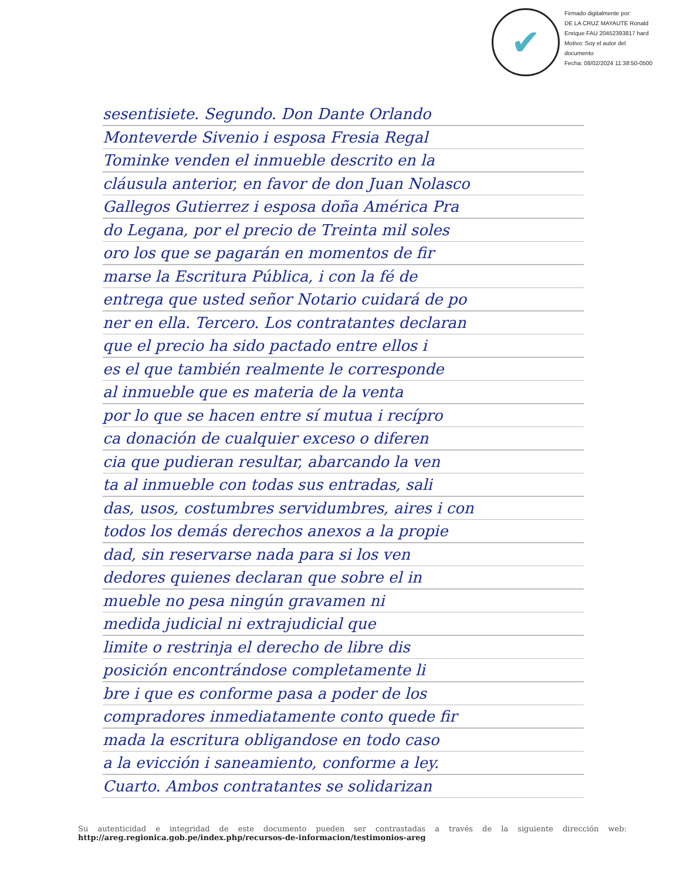✔
Firmado digitalmente por:
DE LA CRUZ MAYAUTE Ronald
Enrique FAU 20452393817 hard
Motivo: Soy el autor del
documento
Fecha: 08/02/2024 11:38:50-0500
sesentisiete. Segundo. Don Dante Orlando
Monteverde Sivenio i esposa Fresia Regal
Tominke venden el inmueble descrito en la
cláusula anterior, en favor de don Juan Nolasco
Gallegos Gutierrez i esposa doña América Pra
do Legana, por el precio de Treinta mil soles
oro los que se pagarán en momentos de fir
marse la Escritura Pública, i con la fé de
entrega que usted señor Notario cuidará de po
ner en ella. Tercero. Los contratantes declaran
que el precio ha sido pactado entre ellos i
es el que también realmente le corresponde
al inmueble que es materia de la venta
por lo que se hacen entre sí mutua i recípro
ca donación de cualquier exceso o diferen
cia que pudieran resultar, abarcando la ven
ta al inmueble con todas sus entradas, sali
das, usos, costumbres servidumbres, aires i con
todos los demás derechos anexos a la propie
dad, sin reservarse nada para si los ven
dedores quienes declaran que sobre el in
mueble no pesa ningún gravamen ni
medida judicial ni extrajudicial que
limite o restrinja el derecho de libre dis
posición encontrándose completamente li
bre i que es conforme pasa a poder de los
compradores inmediatamente conto quede fir
mada la escritura obligandose en todo caso
a la evicción i saneamiento, conforme a ley.
Cuarto. Ambos contratantes se solidarizan
Su autenticidad e integridad de este documento pueden ser contrastadas a través de la siguiente dirección web: http://areg.regionica.gob.pe/index.php/recursos-de-informacion/testimonios-areg